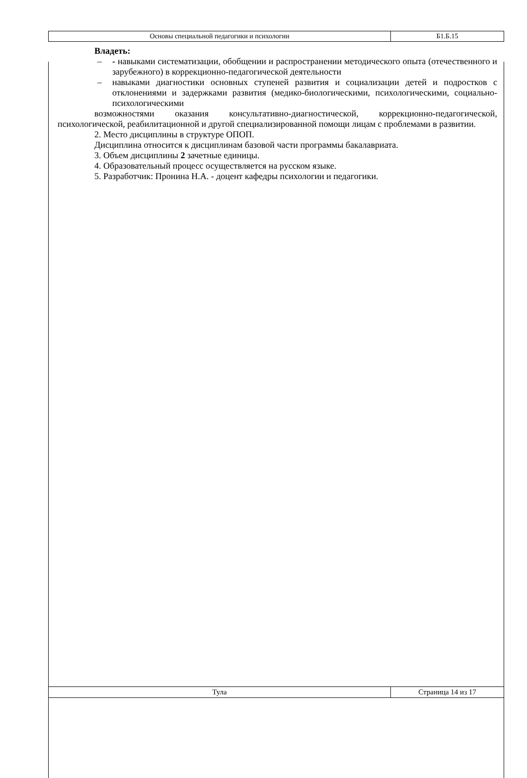| Основы специальной педагогики и психологии | Б1.Б.15 |
Владеть:
– - навыками систематизации, обобщении и распространении методического опыта (отечественного и зарубежного) в коррекционно-педагогической деятельности
– навыками диагностики основных ступеней развития и социализации детей и подростков с отклонениями и задержками развития (медико-биологическими, психологическими, социально-психологическими
возможностями оказания консультативно-диагностической, коррекционно-педагогической, психологической, реабилитационной и другой специализированной помощи лицам с проблемами в развитии.
2. Место дисциплины в структуре ОПОП.
Дисциплина относится к дисциплинам базовой части программы бакалавриата.
3. Объем дисциплины 2 зачетные единицы.
4. Образовательный процесс осуществляется на русском языке.
5. Разработчик: Пронина Н.А. - доцент кафедры психологии и педагогики.
| Тула | Страница 14 из 17 |